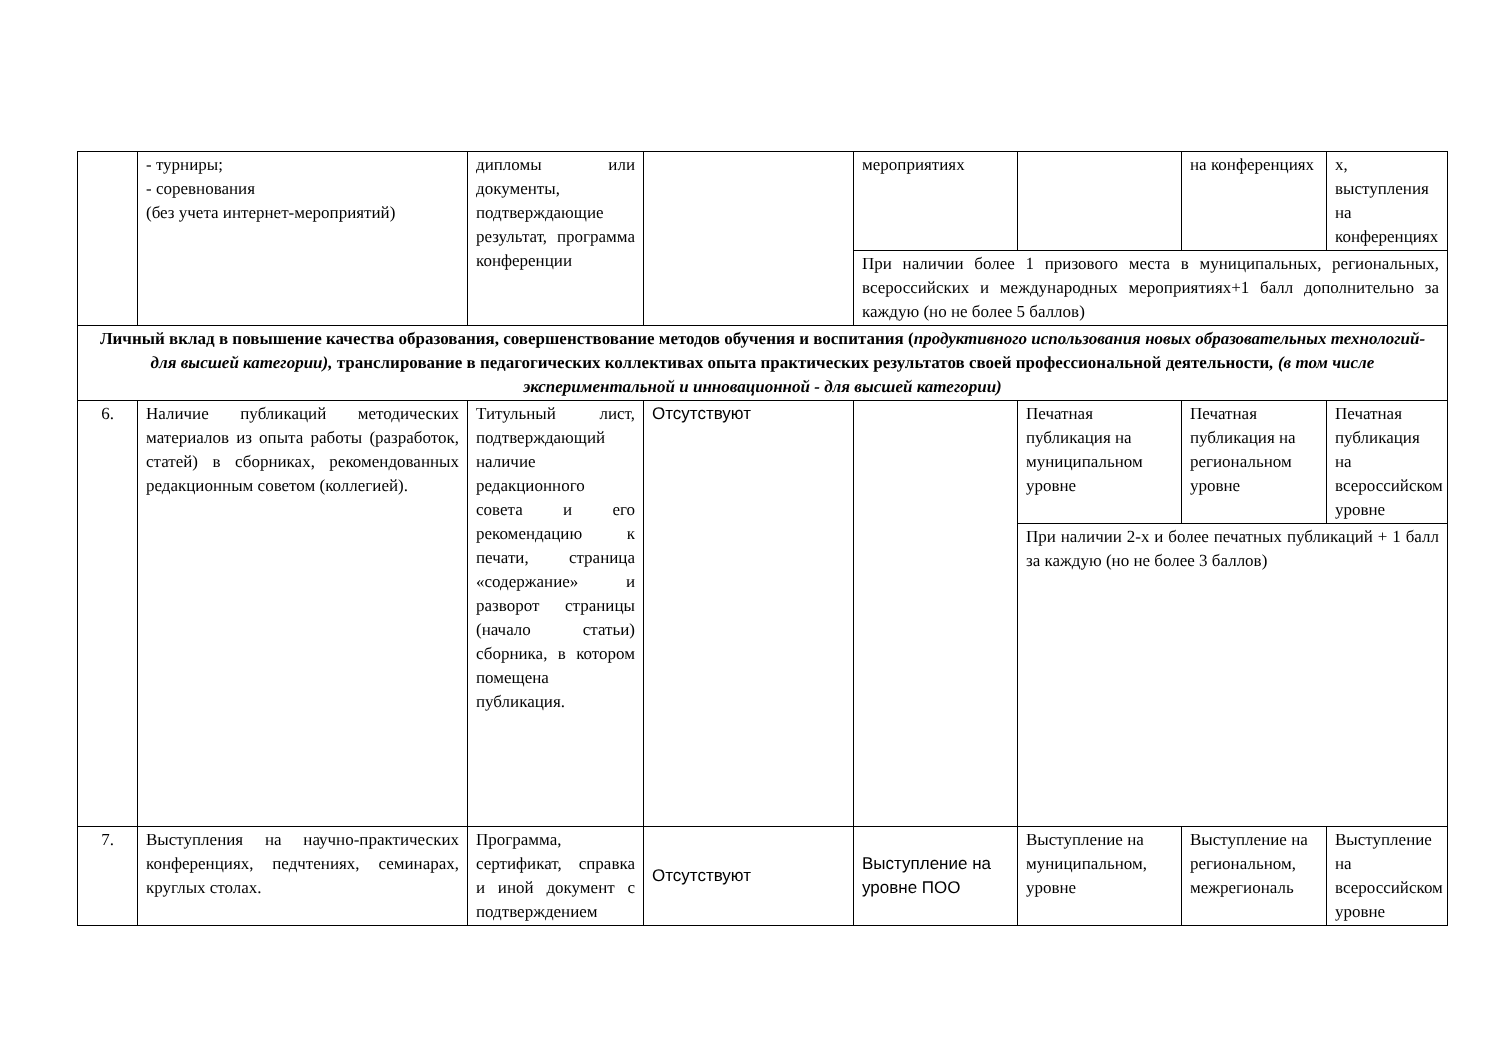| | - турниры; - соревнования (без учета интернет-мероприятий) | дипломы или документы, подтверждающие результат, программа конференции | | мероприятиях | | на конференциях | х, выступления на конференциях |
| | | | | При наличии более 1 призового места в муниципальных, региональных, всероссийских и международных мероприятиях+1 балл дополнительно за каждую (но не более 5 баллов) | | | |
| Личный вклад в повышение качества образования, совершенствование методов обучения и воспитания ( продуктивного использования новых образовательных технологий- для высшей категории), транслирование в педагогических коллективах опыта практических результатов своей профессиональной деятельности , (в том числе экспериментальной и инновационной - для высшей категории) | | | | | | | |
| 6. | Наличие публикаций методических материалов из опыта работы (разработок, статей) в сборниках, рекомендованных редакционным советом (коллегией). | Титульный лист, подтверждающий наличие редакционного совета и его рекомендацию к печати, страница «содержание» и разворот страницы (начало статьи) сборника, в котором помещена публикация. | Отсутствуют | | Печатная публикация на муниципальном уровне | Печатная публикация на региональном уровне | Печатная публикация на всероссийском уровне |
| | | | | | При наличии 2-х и более печатных публикаций + 1 балл за каждую (но не более 3 баллов) | | |
| 7. | Выступления на научно-практических конференциях, педчтениях, семинарах, круглых столах. | Программа, сертификат, справка и иной документ с подтверждением | Отсутствуют | Выступление на уровне ПОО | Выступление на муниципальном, уровне | Выступление на региональном, межрегиональ | Выступление на всероссийском уровне |